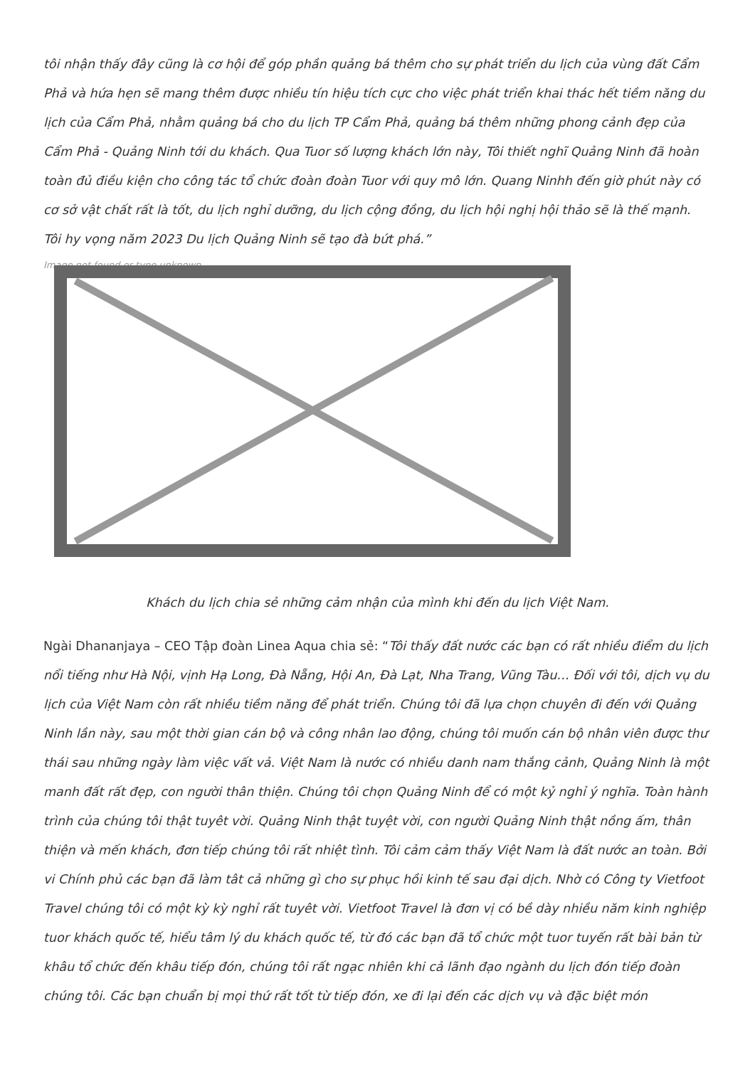tôi nhận thấy đây cũng là cơ hội để góp phần quảng bá thêm cho sự phát triển du lịch của vùng đất Cẩm Phả và hứa hẹn sẽ mang thêm được nhiều tín hiệu tích cực cho việc phát triển khai thác hết tiềm năng du lịch của Cẩm Phả, nhằm quảng bá cho du lịch TP Cẩm Phả, quảng bá thêm những phong cảnh đẹp của Cẩm Phả - Quảng Ninh tới du khách. Qua Tuor số lượng khách lớn này, Tôi thiết nghĩ Quảng Ninh đã hoàn toàn đủ điều kiện cho công tác tổ chức đoàn đoàn Tuor với quy mô lớn. Quang Ninhh đến giờ phút này có cơ sở vật chất rất là tốt, du lịch nghỉ dưỡng, du lịch cộng đồng, du lịch hội nghị hội thảo sẽ là thế mạnh. Tôi hy vọng năm 2023 Du lịch Quảng Ninh sẽ tạo đà bứt phá.”
Image not found or type unknown
Khách du lịch chia sẻ những cảm nhận của mình khi đến du lịch Việt Nam.
Ngài Dhananjaya – CEO Tập đoàn Linea Aqua chia sẻ: “Tôi thấy đất nước các bạn có rất nhiều điểm du lịch nổi tiếng như Hà Nội, vịnh Hạ Long, Đà Nẵng, Hội An, Đà Lạt, Nha Trang, Vũng Tàu… Đối với tôi, dịch vụ du lịch của Việt Nam còn rất nhiều tiềm năng để phát triển. Chúng tôi đã lựa chọn chuyên đi đến với Quảng Ninh lần này, sau một thời gian cán bộ và công nhân lao động, chúng tôi muốn cán bộ nhân viên được thư thái sau những ngày làm việc vất vả. Việt Nam là nước có nhiều danh nam thắng cảnh, Quảng Ninh là một manh đất rất đẹp, con người thân thiện. Chúng tôi chọn Quảng Ninh để có một kỷ nghỉ ý nghĩa. Toàn hành trình của chúng tôi thật tuyêt vời. Quảng Ninh thật tuyệt vời, con người Quảng Ninh thật nồng ấm, thân thiện và mến khách, đơn tiếp chúng tôi rất nhiệt tình. Tôi cảm cảm thấy Việt Nam là đất nước an toàn. Bởi vi Chính phủ các bạn đã làm tât cả những gì cho sự phục hồi kinh tế sau đại dịch. Nhờ có Công ty Vietfoot Travel chúng tôi có một kỳ kỳ nghỉ rất tuyêt vời. Vietfoot Travel là đơn vị có bề dày nhiều năm kinh nghiệp tuor khách quốc tế, hiểu tâm lý du khách quốc tế, từ đó các bạn đã tổ chức một tuor tuyến rất bài bản từ khâu tổ chức đến khâu tiếp đón, chúng tôi rất ngạc nhiên khi cả lãnh đạo ngành du lịch đón tiếp đoàn chúng tôi. Các bạn chuẩn bị mọi thứ rất tốt từ tiếp đón, xe đi lại đến các dịch vụ và đặc biệt món